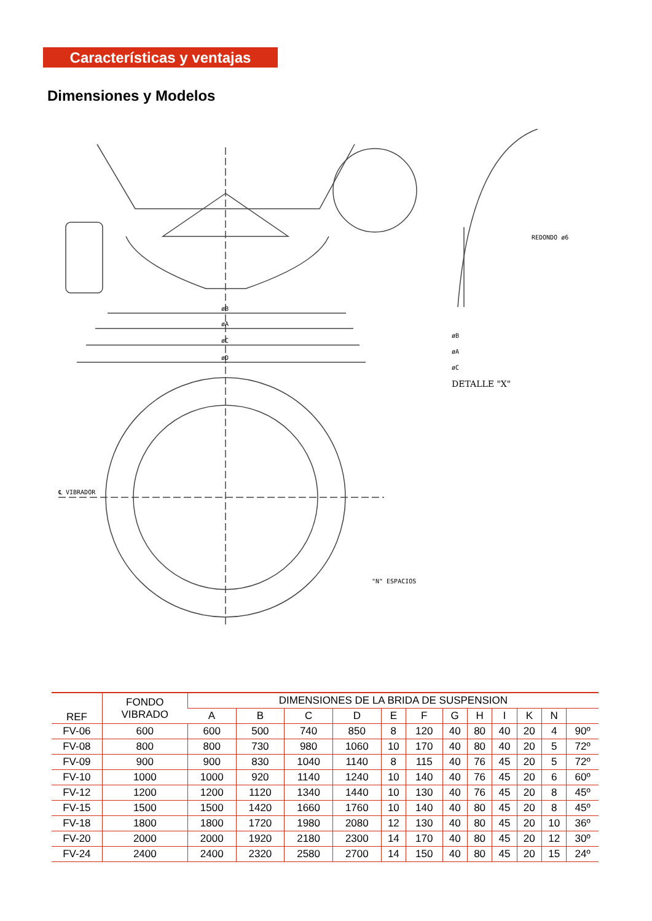Características y ventajas
Dimensiones y Modelos
øB
øA
øC
øD
℄ VIBRADOR
"N" ESPACIOS
øB
øA
øC
REDONDO ø6
DETALLE "X"
| REF | FONDO VIBRADO | DIMENSIONES DE LA BRIDA DE SUSPENSION | | | | | | | | | | | |
| --- | --- | --- | --- | --- | --- | --- | --- | --- | --- | --- | --- | --- | --- |
| | | A | B | C | D | E | F | G | H | I | K | N | |
| FV-06 | 600 | 600 | 500 | 740 | 850 | 8 | 120 | 40 | 80 | 40 | 20 | 4 | 90º |
| FV-08 | 800 | 800 | 730 | 980 | 1060 | 10 | 170 | 40 | 80 | 40 | 20 | 5 | 72º |
| FV-09 | 900 | 900 | 830 | 1040 | 1140 | 8 | 115 | 40 | 76 | 45 | 20 | 5 | 72º |
| FV-10 | 1000 | 1000 | 920 | 1140 | 1240 | 10 | 140 | 40 | 76 | 45 | 20 | 6 | 60º |
| FV-12 | 1200 | 1200 | 1120 | 1340 | 1440 | 10 | 130 | 40 | 76 | 45 | 20 | 8 | 45º |
| FV-15 | 1500 | 1500 | 1420 | 1660 | 1760 | 10 | 140 | 40 | 80 | 45 | 20 | 8 | 45º |
| FV-18 | 1800 | 1800 | 1720 | 1980 | 2080 | 12 | 130 | 40 | 80 | 45 | 20 | 10 | 36º |
| FV-20 | 2000 | 2000 | 1920 | 2180 | 2300 | 14 | 170 | 40 | 80 | 45 | 20 | 12 | 30º |
| FV-24 | 2400 | 2400 | 2320 | 2580 | 2700 | 14 | 150 | 40 | 80 | 45 | 20 | 15 | 24º |